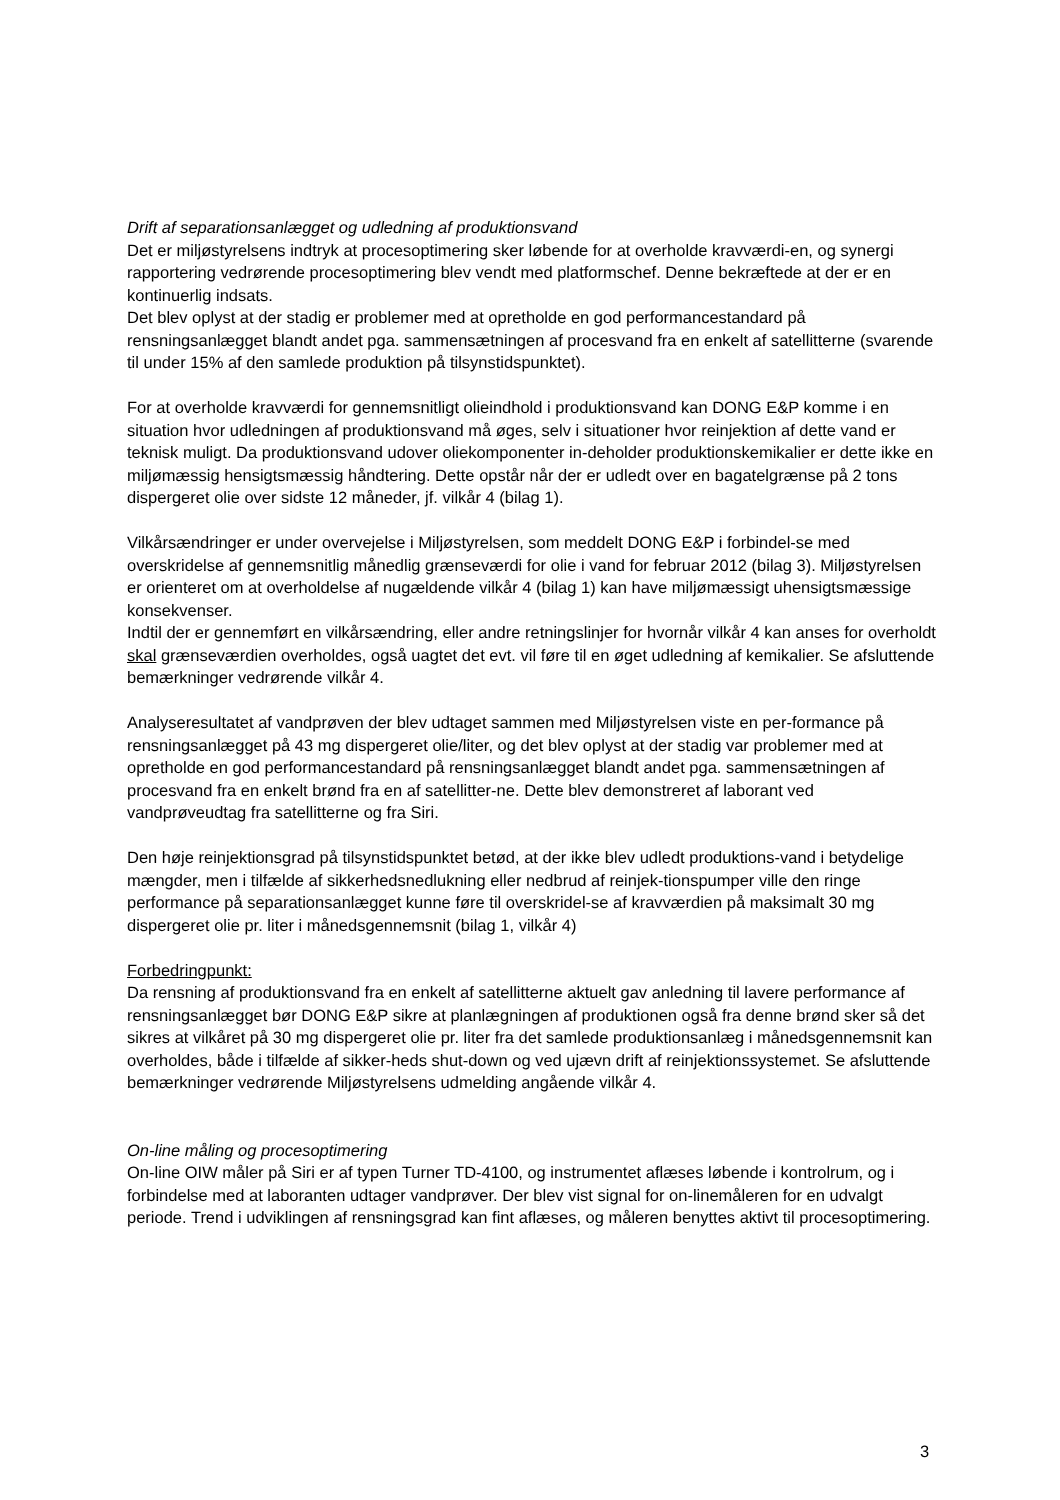Drift af separationsanlægget og udledning af produktionsvand
Det er miljøstyrelsens indtryk at procesoptimering sker løbende for at overholde kravværdi-en, og synergi rapportering vedrørende procesoptimering blev vendt med platformschef. Denne bekræftede at der er en kontinuerlig indsats.
Det blev oplyst at der stadig er problemer med at opretholde en god performancestandard på rensningsanlægget blandt andet pga. sammensætningen af procesvand fra en enkelt af satellitterne (svarende til under 15% af den samlede produktion på tilsynstidspunktet).
For at overholde kravværdi for gennemsnitligt olieindhold i produktionsvand kan DONG E&P komme i en situation hvor udledningen af produktionsvand må øges, selv i situationer hvor reinjektion af dette vand er teknisk muligt. Da produktionsvand udover oliekomponenter in-deholder produktionskemikalier er dette ikke en miljømæssig hensigtsmæssig håndtering. Dette opstår når der er udledt over en bagatelgrænse på 2 tons dispergeret olie over sidste 12 måneder, jf. vilkår 4 (bilag 1).
Vilkårsændringer er under overvejelse i Miljøstyrelsen, som meddelt DONG E&P i forbindel-se med overskridelse af gennemsnitlig månedlig grænseværdi for olie i vand for februar 2012 (bilag 3). Miljøstyrelsen er orienteret om at overholdelse af nugældende vilkår 4 (bilag 1) kan have miljømæssigt uhensigtsmæssige konsekvenser.
Indtil der er gennemført en vilkårsændring, eller andre retningslinjer for hvornår vilkår 4 kan anses for overholdt skal grænseværdien overholdes, også uagtet det evt. vil føre til en øget udledning af kemikalier. Se afsluttende bemærkninger vedrørende vilkår 4.
Analyseresultatet af vandprøven der blev udtaget sammen med Miljøstyrelsen viste en per-formance på rensningsanlægget på 43 mg dispergeret olie/liter, og det blev oplyst at der stadig var problemer med at opretholde en god performancestandard på rensningsanlægget blandt andet pga. sammensætningen af procesvand fra en enkelt brønd fra en af satellitter-ne. Dette blev demonstreret af laborant ved vandprøveudtag fra satellitterne og fra Siri.
Den høje reinjektionsgrad på tilsynstidspunktet betød, at der ikke blev udledt produktions-vand i betydelige mængder, men i tilfælde af sikkerhedsnedlukning eller nedbrud af reinjek-tionspumper ville den ringe performance på separationsanlægget kunne føre til overskridel-se af kravværdien på maksimalt 30 mg dispergeret olie pr. liter i månedsgennemsnit (bilag 1, vilkår 4)
Forbedringpunkt:
Da rensning af produktionsvand fra en enkelt af satellitterne aktuelt gav anledning til lavere performance af rensningsanlægget bør DONG E&P sikre at planlægningen af produktionen også fra denne brønd sker så det sikres at vilkåret på 30 mg dispergeret olie pr. liter fra det samlede produktionsanlæg i månedsgennemsnit kan overholdes, både i tilfælde af sikker-heds shut-down og ved ujævn drift af reinjektionssystemet. Se afsluttende bemærkninger vedrørende Miljøstyrelsens udmelding angående vilkår 4.
On-line måling og procesoptimering
On-line OIW måler på Siri er af typen Turner TD-4100, og instrumentet aflæses løbende i kontrolrum, og i forbindelse med at laboranten udtager vandprøver. Der blev vist signal for on-linemåleren for en udvalgt periode. Trend i udviklingen af rensningsgrad kan fint aflæses, og måleren benyttes aktivt til procesoptimering.
3